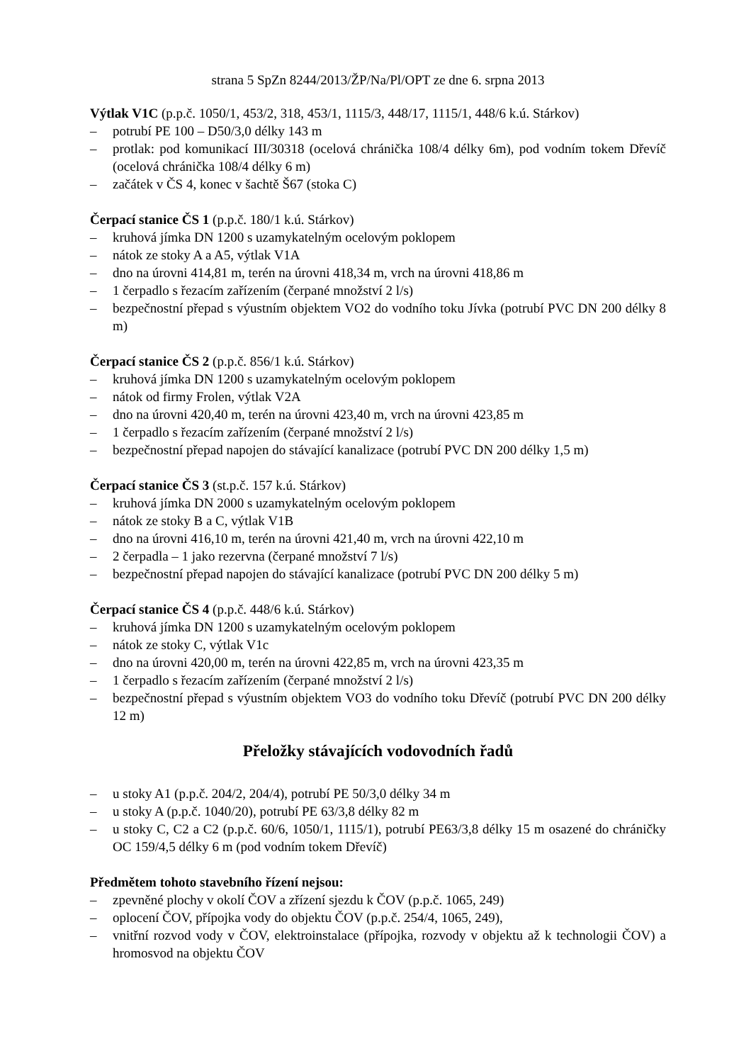strana 5 SpZn 8244/2013/ŽP/Na/Pl/OPT ze dne 6. srpna 2013
Výtlak V1C (p.p.č. 1050/1, 453/2, 318, 453/1, 1115/3, 448/17, 1115/1, 448/6 k.ú. Stárkov)
– potrubí PE 100 – D50/3,0 délky 143 m
– protlak: pod komunikací III/30318 (ocelová chránička 108/4 délky 6m), pod vodním tokem Dřevíč (ocelová chránička 108/4 délky 6 m)
– začátek v ČS 4, konec v šachtě Š67 (stoka C)
Čerpací stanice ČS 1 (p.p.č. 180/1 k.ú. Stárkov)
– kruhová jímka DN 1200 s uzamykatelným ocelovým poklopem
– nátok ze stoky A a A5, výtlak V1A
– dno na úrovni 414,81 m, terén na úrovni 418,34 m, vrch na úrovni 418,86 m
– 1 čerpadlo s řezacím zařízením (čerpané množství 2 l/s)
– bezpečnostní přepad s výustním objektem VO2 do vodního toku Jívka (potrubí PVC DN 200 délky 8 m)
Čerpací stanice ČS 2 (p.p.č. 856/1 k.ú. Stárkov)
– kruhová jímka DN 1200 s uzamykatelným ocelovým poklopem
– nátok od firmy Frolen, výtlak V2A
– dno na úrovni 420,40 m, terén na úrovni 423,40 m, vrch na úrovni 423,85 m
– 1 čerpadlo s řezacím zařízením (čerpané množství 2 l/s)
– bezpečnostní přepad napojen do stávající kanalizace (potrubí PVC DN 200 délky 1,5 m)
Čerpací stanice ČS 3 (st.p.č. 157 k.ú. Stárkov)
– kruhová jímka DN 2000 s uzamykatelným ocelovým poklopem
– nátok ze stoky B a C, výtlak V1B
– dno na úrovni 416,10 m, terén na úrovni 421,40 m, vrch na úrovni 422,10 m
– 2 čerpadla – 1 jako rezervna (čerpané množství 7 l/s)
– bezpečnostní přepad napojen do stávající kanalizace (potrubí PVC DN 200 délky 5 m)
Čerpací stanice ČS 4 (p.p.č. 448/6 k.ú. Stárkov)
– kruhová jímka DN 1200 s uzamykatelným ocelovým poklopem
– nátok ze stoky C, výtlak V1c
– dno na úrovni 420,00 m, terén na úrovni 422,85 m, vrch na úrovni 423,35 m
– 1 čerpadlo s řezacím zařízením (čerpané množství 2 l/s)
– bezpečnostní přepad s výustním objektem VO3 do vodního toku Dřevíč (potrubí PVC DN 200 délky 12 m)
Přeložky stávajících vodovodních řadů
– u stoky A1 (p.p.č. 204/2, 204/4), potrubí PE 50/3,0 délky 34 m
– u stoky A (p.p.č. 1040/20), potrubí PE 63/3,8 délky 82 m
– u stoky C, C2 a C2 (p.p.č. 60/6, 1050/1, 1115/1), potrubí PE63/3,8 délky 15 m osazené do chráničky OC 159/4,5 délky 6 m (pod vodním tokem Dřevíč)
Předmětem tohoto stavebního řízení nejsou:
– zpevněné plochy v okolí ČOV a zřízení sjezdu k ČOV (p.p.č. 1065, 249)
– oplocení ČOV, přípojka vody do objektu ČOV (p.p.č. 254/4, 1065, 249),
– vnitřní rozvod vody v ČOV, elektroinstalace (přípojka, rozvody v objektu až k technologii ČOV) a hromosvod na objektu ČOV